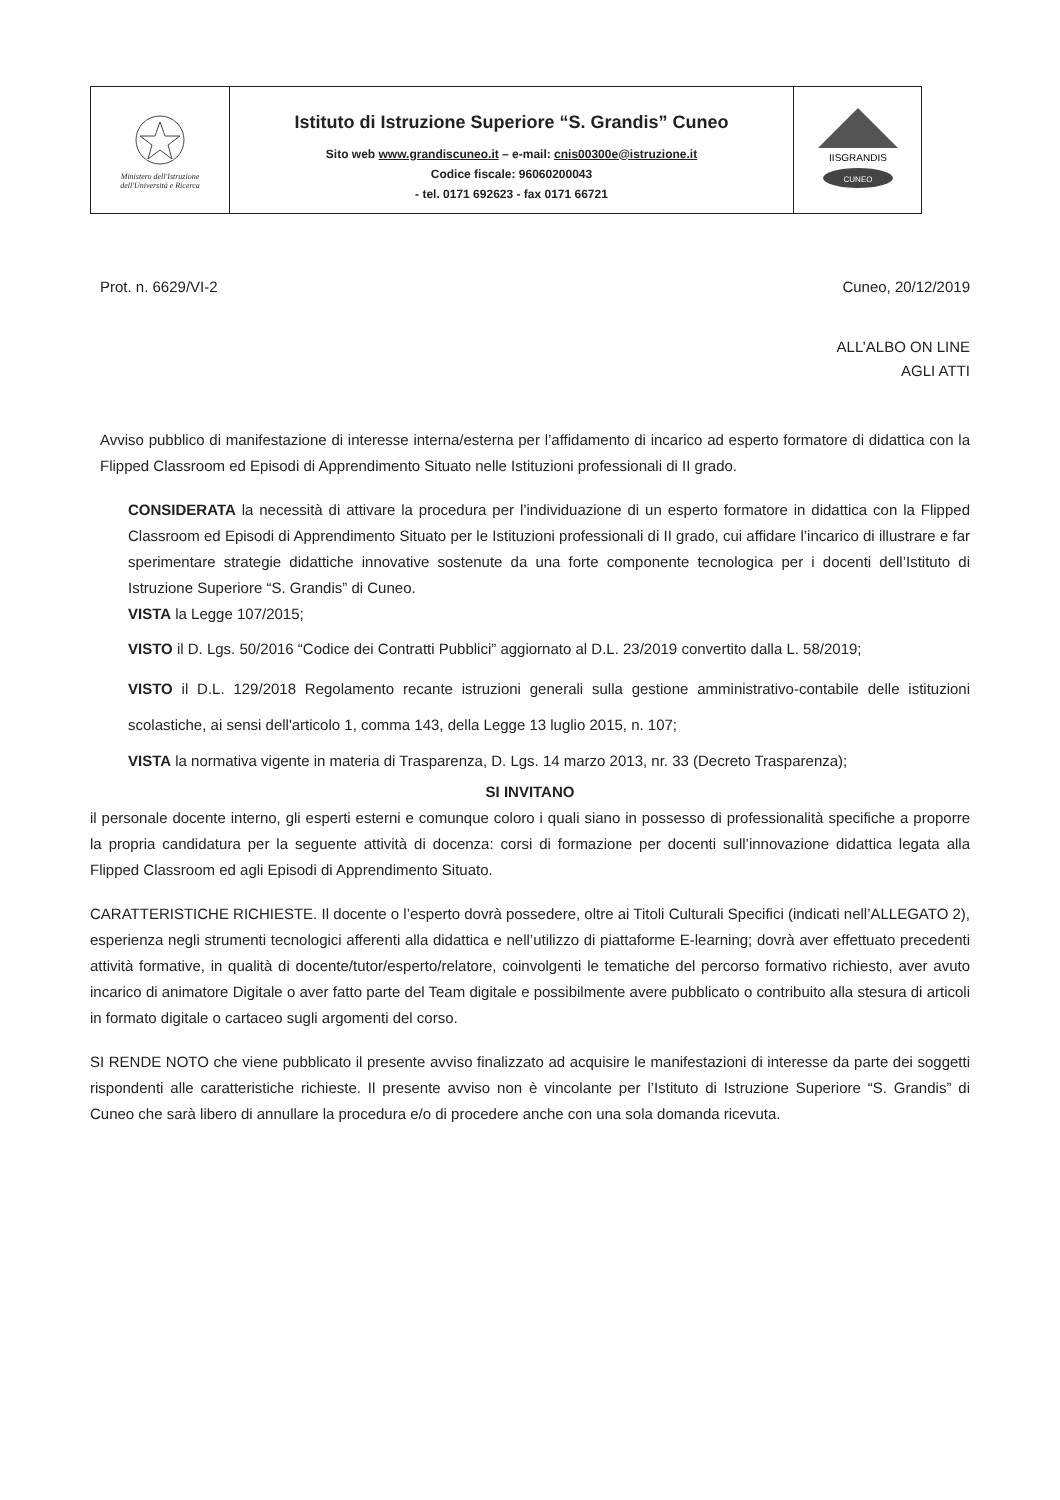| Ministero dell'Istruzione dell'Università e Ricerca | Istituto di Istruzione Superiore “S. Grandis” Cuneo Sito web www.grandiscuneo.it – e-mail: cnis00300e@istruzione.it Codice fiscale: 96060200043 - tel. 0171 692623 - fax 0171 66721 | IISGRANDIS CUNEO |
Prot. n. 6629/VI-2 Cuneo, 20/12/2019
ALL’ALBO ON LINE
AGLI ATTI
Avviso pubblico di manifestazione di interesse interna/esterna per l’affidamento di incarico ad esperto formatore di didattica con la Flipped Classroom ed Episodi di Apprendimento Situato nelle Istituzioni professionali di II grado.
CONSIDERATA la necessità di attivare la procedura per l’individuazione di un esperto formatore in didattica con la Flipped Classroom ed Episodi di Apprendimento Situato per le Istituzioni professionali di II grado, cui affidare l’incarico di illustrare e far sperimentare strategie didattiche innovative sostenute da una forte componente tecnologica per i docenti dell’Istituto di Istruzione Superiore “S. Grandis” di Cuneo.
VISTA la Legge 107/2015;
VISTO il D. Lgs. 50/2016 “Codice dei Contratti Pubblici” aggiornato al D.L. 23/2019 convertito dalla L. 58/2019;
VISTO il D.L. 129/2018 Regolamento recante istruzioni generali sulla gestione amministrativo-contabile delle istituzioni scolastiche, ai sensi dell'articolo 1, comma 143, della Legge 13 luglio 2015, n. 107;
VISTA la normativa vigente in materia di Trasparenza, D. Lgs. 14 marzo 2013, nr. 33 (Decreto Trasparenza);
SI INVITANO
il personale docente interno, gli esperti esterni e comunque coloro i quali siano in possesso di professionalità specifiche a proporre la propria candidatura per la seguente attività di docenza: corsi di formazione per docenti sull’innovazione didattica legata alla Flipped Classroom ed agli Episodi di Apprendimento Situato.
CARATTERISTICHE RICHIESTE. Il docente o l’esperto dovrà possedere, oltre ai Titoli Culturali Specifici (indicati nell’ALLEGATO 2), esperienza negli strumenti tecnologici afferenti alla didattica e nell’utilizzo di piattaforme E-learning; dovrà aver effettuato precedenti attività formative, in qualità di docente/tutor/esperto/relatore, coinvolgenti le tematiche del percorso formativo richiesto, aver avuto incarico di animatore Digitale o aver fatto parte del Team digitale e possibilmente avere pubblicato o contribuito alla stesura di articoli in formato digitale o cartaceo sugli argomenti del corso.
SI RENDE NOTO che viene pubblicato il presente avviso finalizzato ad acquisire le manifestazioni di interesse da parte dei soggetti rispondenti alle caratteristiche richieste. Il presente avviso non è vincolante per l’Istituto di Istruzione Superiore “S. Grandis” di Cuneo che sarà libero di annullare la procedura e/o di procedere anche con una sola domanda ricevuta.